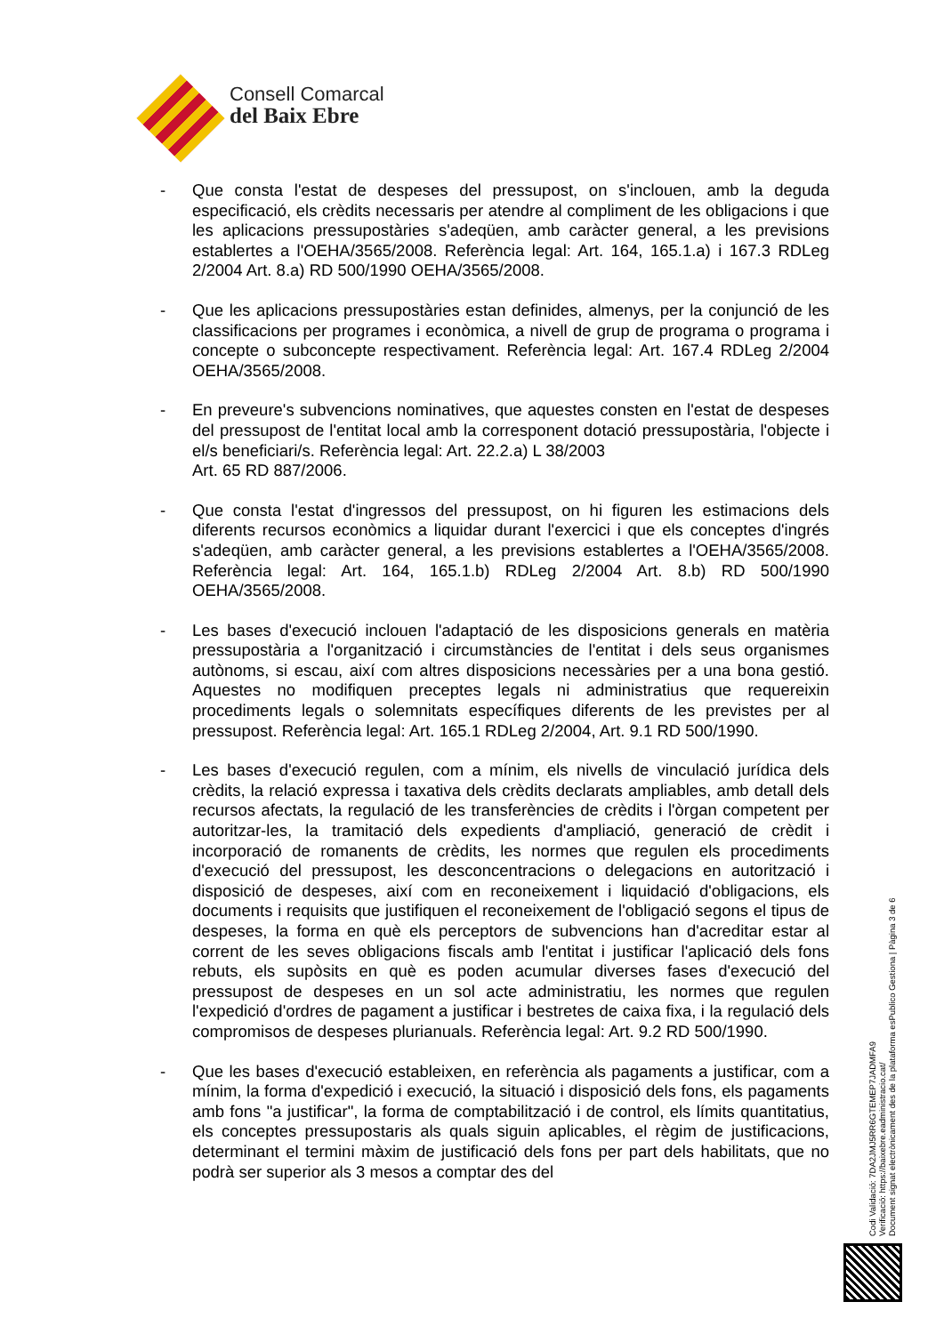Consell Comarcal
del Baix Ebre
- Que consta l'estat de despeses del pressupost, on s'inclouen, amb la deguda especificació, els crèdits necessaris per atendre al compliment de les obligacions i que les aplicacions pressupostàries s'adeqüen, amb caràcter general, a les previsions establertes a l'OEHA/3565/2008. Referència legal: Art. 164, 165.1.a) i 167.3 RDLeg 2/2004 Art. 8.a) RD 500/1990 OEHA/3565/2008.
- Que les aplicacions pressupostàries estan definides, almenys, per la conjunció de les classificacions per programes i econòmica, a nivell de grup de programa o programa i concepte o subconcepte respectivament. Referència legal: Art. 167.4 RDLeg 2/2004 OEHA/3565/2008.
- En preveure's subvencions nominatives, que aquestes consten en l'estat de despeses del pressupost de l'entitat local amb la corresponent dotació pressupostària, l'objecte i el/s beneficiari/s. Referència legal: Art. 22.2.a) L 38/2003
Art. 65 RD 887/2006.
- Que consta l'estat d'ingressos del pressupost, on hi figuren les estimacions dels diferents recursos econòmics a liquidar durant l'exercici i que els conceptes d'ingrés s'adeqüen, amb caràcter general, a les previsions establertes a l'OEHA/3565/2008. Referència legal: Art. 164, 165.1.b) RDLeg 2/2004 Art. 8.b) RD 500/1990 OEHA/3565/2008.
- Les bases d'execució inclouen l'adaptació de les disposicions generals en matèria pressupostària a l'organització i circumstàncies de l'entitat i dels seus organismes autònoms, si escau, així com altres disposicions necessàries per a una bona gestió. Aquestes no modifiquen preceptes legals ni administratius que requereixin procediments legals o solemnitats específiques diferents de les previstes per al pressupost. Referència legal: Art. 165.1 RDLeg 2/2004, Art. 9.1 RD 500/1990.
- Les bases d'execució regulen, com a mínim, els nivells de vinculació jurídica dels crèdits, la relació expressa i taxativa dels crèdits declarats ampliables, amb detall dels recursos afectats, la regulació de les transferències de crèdits i l'òrgan competent per autoritzar-les, la tramitació dels expedients d'ampliació, generació de crèdit i incorporació de romanents de crèdits, les normes que regulen els procediments d'execució del pressupost, les desconcentracions o delegacions en autorització i disposició de despeses, així com en reconeixement i liquidació d'obligacions, els documents i requisits que justifiquen el reconeixement de l'obligació segons el tipus de despeses, la forma en què els perceptors de subvencions han d'acreditar estar al corrent de les seves obligacions fiscals amb l'entitat i justificar l'aplicació dels fons rebuts, els supòsits en què es poden acumular diverses fases d'execució del pressupost de despeses en un sol acte administratiu, les normes que regulen l'expedició d'ordres de pagament a justificar i bestretes de caixa fixa, i la regulació dels compromisos de despeses plurianuals. Referència legal: Art. 9.2 RD 500/1990.
- Que les bases d'execució estableixen, en referència als pagaments a justificar, com a mínim, la forma d'expedició i execució, la situació i disposició dels fons, els pagaments amb fons "a justificar", la forma de comptabilització i de control, els límits quantitatius, els conceptes pressupostaris als quals siguin aplicables, el règim de justificacions, determinant el termini màxim de justificació dels fons per part dels habilitats, que no podrà ser superior als 3 mesos a comptar des del
Codi Validació: 7DA2JMJ5RR6GTEMEP7JADMFA9
Verificació: https://baixebre.eadministracio.cat/
Document signat electrònicament des de la plataforma esPublico Gestiona | Pàgina 3 de 6